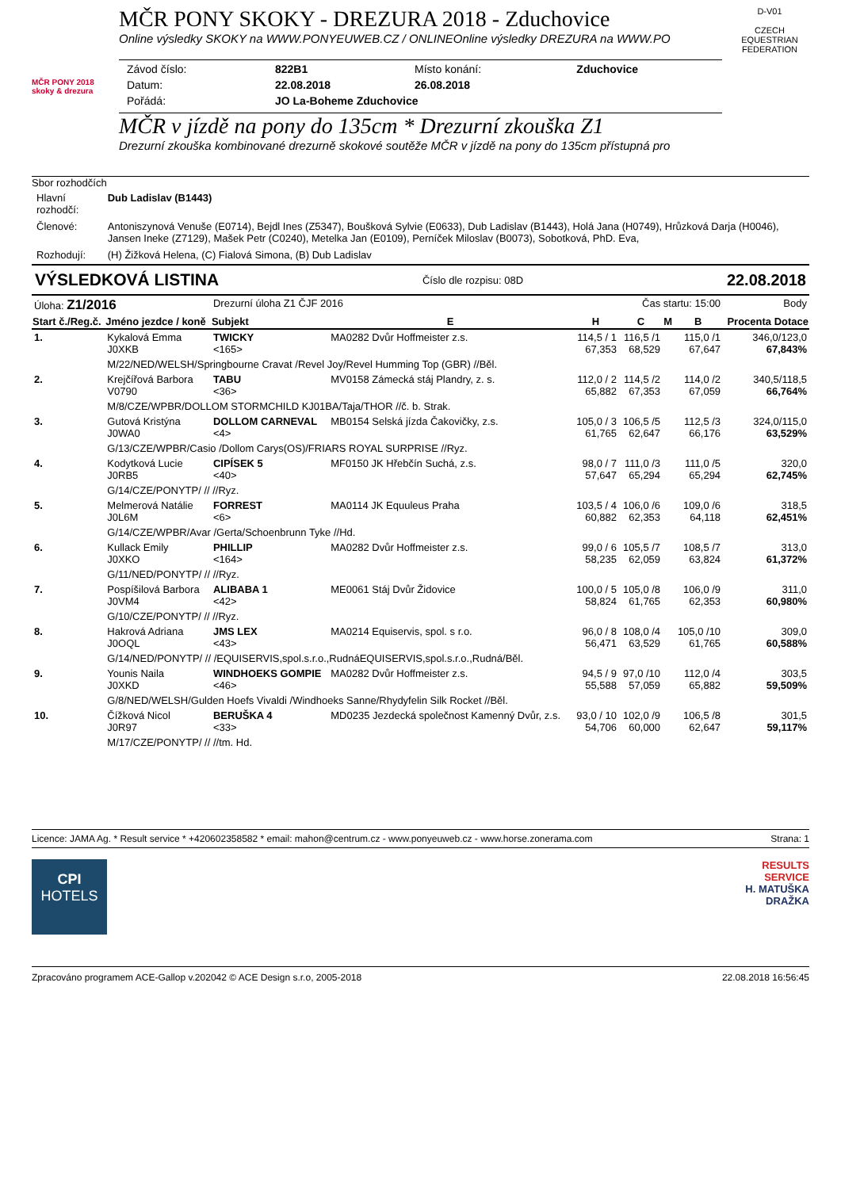MČR PONY 2018 skoky & drezura
MČR PONY SKOKY - DREZURA 2018 - Zduchovice
Online výsledky SKOKY na WWW.PONYEUWEB.CZ / ONLINEOnline výsledky DREZURA na WWW.PO
| Závod číslo: | 822B1 | Místo konání: | Zduchovice |
| Datum: | 22.08.2018 | 26.08.2018 | |
| Pořádá: | JO La-Boheme Zduchovice | | |
MČR v jízdě na pony do 135cm * Drezurní zkouška Z1
Drezurní zkouška kombinované drezurně skokové soutěže MČR v jízdě na pony do 135cm přístupná pro
D-V01
CZECH EQUESTRIAN FEDERATION
Sbor rozhodčích
| Hlavní rozhodčí: | Dub Ladislav (B1443) |
| Členové: | Antoniszynová Venuše (E0714), Bejdl Ines (Z5347), Boušková Sylvie (E0633), Dub Ladislav (B1443), Holá Jana (H0749), Hrůzková Darja (H0046), Jansen Ineke (Z7129), Mašek Petr (C0240), Metelka Jan (E0109), Perníček Miloslav (B0073), Sobotková, PhD. Eva, |
| Rozhodují: | (H) Žižková Helena, (C) Fialová Simona, (B) Dub Ladislav |
VÝSLEDKOVÁ LISTINA Číslo dle rozpisu: 08D 22.08.2018
| Úloha: Z1/2016 | | Drezurní úloha Z1 ČJF 2016 | | | Čas startu: 15:00 | | | Body |
| Start č./Reg.č. | Jméno jezdce / koně | Subjekt | E | H | C | M | B | Procenta Dotace |
| 1. | Kykalová Emma J0XKB | TWICKY <165> | MA0282 Dvůr Hoffmeister z.s. | 114,5 / 1 67,353 | 116,5 /1 68,529 | | 115,0 /1 67,647 | 346,0/123,0 67,843% |
| | M/22/NED/WELSH/Springbourne Cravat /Revel Joy/Revel Humming Top (GBR) //Běl. | | | | | | | |
| 2. | Krejčířová Barbora V0790 | TABU <36> | MV0158 Zámecká stáj Plandry, z. s. | 112,0 / 2 65,882 | 114,5 /2 67,353 | | 114,0 /2 67,059 | 340,5/118,5 66,764% |
| | M/8/CZE/WPBR/DOLLOM STORMCHILD KJ01BA/Taja/THOR //č. b. Strak. | | | | | | | |
| 3. | Gutová Kristýna J0WA0 | DOLLOM CARNEVAL <4> | MB0154 Selská jízda Čakovičky, z.s. | 105,0 / 3 61,765 | 106,5 /5 62,647 | | 112,5 /3 66,176 | 324,0/115,0 63,529% |
| | G/13/CZE/WPBR/Casio /Dollom Carys(OS)/FRIARS ROYAL SURPRISE //Ryz. | | | | | | | |
| 4. | Kodytková Lucie J0RB5 | CIPÍSEK 5 <40> | MF0150 JK Hřebčín Suchá, z.s. | 98,0 / 7 57,647 | 111,0 /3 65,294 | | 111,0 /5 65,294 | 320,0 62,745% |
| | G/14/CZE/PONYTP/ // //Ryz. | | | | | | | |
| 5. | Melmerová Natálie J0L6M | FORREST <6> | MA0114 JK Equuleus Praha | 103,5 / 4 60,882 | 106,0 /6 62,353 | | 109,0 /6 64,118 | 318,5 62,451% |
| | G/14/CZE/WPBR/Avar /Gerta/Schoenbrunn Tyke //Hd. | | | | | | | |
| 6. | Kullack Emily J0XKO | PHILLIP <164> | MA0282 Dvůr Hoffmeister z.s. | 99,0 / 6 58,235 | 105,5 /7 62,059 | | 108,5 /7 63,824 | 313,0 61,372% |
| | G/11/NED/PONYTP/ // //Ryz. | | | | | | | |
| 7. | Pospíšilová Barbora J0VM4 | ALIBABA 1 <42> | ME0061 Stáj Dvůr Židovice | 100,0 / 5 58,824 | 105,0 /8 61,765 | | 106,0 /9 62,353 | 311,0 60,980% |
| | G/10/CZE/PONYTP/ // //Ryz. | | | | | | | |
| 8. | Hakrová Adriana J0OQL | JMS LEX <43> | MA0214 Equiservis, spol. s r.o. | 96,0 / 8 56,471 | 108,0 /4 63,529 | | 105,0 /10 61,765 | 309,0 60,588% |
| | G/14/NED/PONYTP/ // /EQUISERVIS,spol.s.r.o.,RudnáEQUISERVIS,spol.s.r.o.,Rudná/Běl. | | | | | | | |
| 9. | Younis Naila J0XKD | WINDHOEKS GOMPIE <46> | MA0282 Dvůr Hoffmeister z.s. | 94,5 / 9 55,588 | 97,0 /10 57,059 | | 112,0 /4 65,882 | 303,5 59,509% |
| | G/8/NED/WELSH/Gulden Hoefs Vivaldi /Windhoeks Sanne/Rhydyfelin Silk Rocket //Běl. | | | | | | | |
| 10. | Čížková Nicol J0R97 | BERUŠKA 4 <33> | MD0235 Jezdecká společnost Kamenný Dvůr, z.s. | 93,0 / 10 54,706 | 102,0 /9 60,000 | | 106,5 /8 62,647 | 301,5 59,117% |
| | M/17/CZE/PONYTP/ // //tm. Hd. | | | | | | | |
Licence: JAMA Ag. * Result service * +420602358582 * email: mahon@centrum.cz - www.ponyeuweb.cz - www.horse.zonerama.com Strana: 1
CPI
HOTELS
RESULTS
SERVICE
H. MATUŠKA
DRAŽKA
Zpracováno programem ACE-Gallop v.202042 © ACE Design s.r.o, 2005-2018 22.08.2018 16:56:45